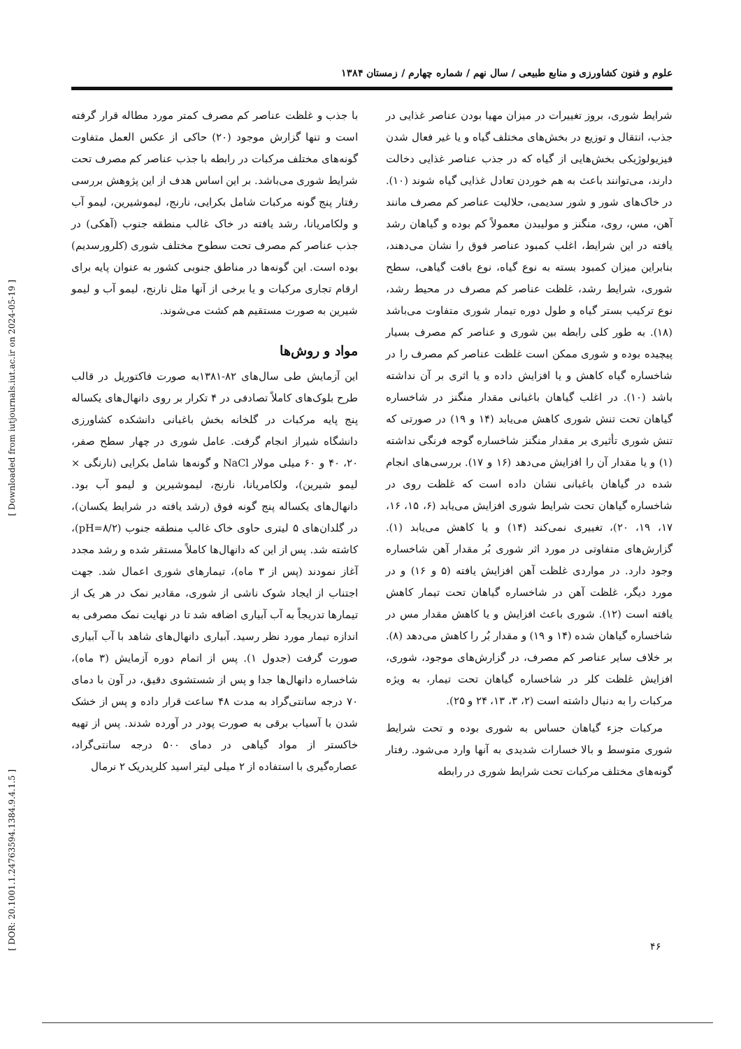علوم و فنون کشاورزی و منابع طبیعی / سال نهم / شماره چهارم / زمستان ۱۳۸۴
شرایط شوری، بروز تغییرات در میزان مهیا بودن عناصر غذایی در جذب، انتقال و توزیع در بخش‌های مختلف گیاه و یا غیر فعال شدن فیزیولوژیکی بخش‌هایی از گیاه که در جذب عناصر غذایی دخالت دارند، می‌توانند باعث به هم خوردن تعادل غذایی گیاه شوند (۱۰). در خاک‌های شور و شور سدیمی، حلالیت عناصر کم مصرف مانند آهن، مس، روی، منگنز و مولیبدن معمولاً کم بوده و گیاهان رشد یافته در این شرایط، اغلب کمبود عناصر فوق را نشان می‌دهند، بنابراین میزان کمبود بسته به نوع گیاه، نوع بافت گیاهی، سطح شوری، شرایط رشد، غلظت عناصر کم مصرف در محیط رشد، نوع ترکیب بستر گیاه و طول دوره تیمار شوری متفاوت می‌باشد (۱۸). به طور کلی رابطه بین شوری و عناصر کم مصرف بسیار پیچیده بوده و شوری ممکن است غلظت عناصر کم مصرف را در شاخساره گیاه کاهش و یا افزایش داده و یا اثری بر آن نداشته باشد (۱۰). در اغلب گیاهان باغبانی مقدار منگنز در شاخساره گیاهان تحت تنش شوری کاهش می‌یابد (۱۴ و ۱۹) در صورتی که تنش شوری تأثیری بر مقدار منگنز شاخساره گوجه فرنگی نداشته (۱) و یا مقدار آن را افزایش می‌دهد (۱۶ و ۱۷). بررسی‌های انجام شده در گیاهان باغبانی نشان داده است که غلظت روی در شاخساره گیاهان تحت شرایط شوری افزایش می‌یابد (۶، ۱۵، ۱۶، ۱۷، ۱۹، ۲۰)، تغییری نمی‌کند (۱۴) و یا کاهش می‌یابد (۱). گزارش‌های متفاوتی در مورد اثر شوری بُر مقدار آهن شاخساره وجود دارد. در مواردی غلظت آهن افزایش یافته (۵ و ۱۶) و در مورد دیگر، غلظت آهن در شاخساره گیاهان تحت تیمار کاهش یافته است (۱۲). شوری باعث افزایش و یا کاهش مقدار مس در شاخساره گیاهان شده (۱۴ و ۱۹) و مقدار بُر را کاهش می‌دهد (۸). بر خلاف سایر عناصر کم مصرف، در گزارش‌های موجود، شوری، افزایش غلظت کلر در شاخساره گیاهان تحت تیمار، به ویژه مرکبات را به دنبال داشته است (۲، ۳، ۱۳، ۲۴ و ۲۵).
مرکبات جزء گیاهان حساس به شوری بوده و تحت شرایط شوری متوسط و بالا خسارات شدیدی به آنها وارد می‌شود. رفتار گونه‌های مختلف مرکبات تحت شرایط شوری در رابطه
با جذب و غلظت عناصر کم مصرف کمتر مورد مطاله قرار گرفته است و تنها گزارش موجود (۲۰) حاکی از عکس العمل متفاوت گونه‌های مختلف مرکبات در رابطه با جذب عناصر کم مصرف تحت شرایط شوری می‌باشد. بر این اساس هدف از این پژوهش بررسی رفتار پنج گونه مرکبات شامل بکرایی، نارنج، لیموشیرین، لیمو آب و ولکامریانا، رشد یافته در خاک غالب منطقه جنوب (آهکی) در جذب عناصر کم مصرف تحت سطوح مختلف شوری (کلرورسدیم) بوده است. این گونه‌ها در مناطق جنوبی کشور به عنوان پایه برای ارقام تجاری مرکبات و یا برخی از آنها مثل نارنج، لیمو آب و لیمو شیرین به صورت مستقیم هم کشت می‌شوند.
مواد و روش‌ها
این آزمایش طی سال‌های ۸۲-۱۳۸۱به صورت فاکتوریل در قالب طرح بلوک‌های کاملاً تصادفی در ۴ تکرار بر روی دانهال‌های یکساله پنج پایه مرکبات در گلخانه بخش باغبانی دانشکده کشاورزی دانشگاه شیراز انجام گرفت. عامل شوری در چهار سطح صفر، ۲۰، ۴۰ و ۶۰ میلی مولار NaCl و گونه‌ها شامل بکرایی (نارنگی × لیمو شیرین)، ولکامریانا، نارنج، لیموشیرین و لیمو آب بود. دانهال‌های یکساله پنج گونه فوق (رشد یافته در شرایط یکسان)، در گلدان‌های ۵ لیتری حاوی خاک غالب منطقه جنوب (pH=۸/۲)، کاشته شد. پس از این که دانهال‌ها کاملاً مستقر شده و رشد مجدد آغاز نمودند (پس از ۳ ماه)، تیمارهای شوری اعمال شد. جهت اجتناب از ایجاد شوک ناشی از شوری، مقادیر نمک در هر یک از تیمارها تدریجاً به آب آبیاری اضافه شد تا در نهایت نمک مصرفی به اندازه تیمار مورد نظر رسید. آبیاری دانهال‌های شاهد با آب آبیاری صورت گرفت (جدول ۱). پس از اتمام دوره آزمایش (۳ ماه)، شاخساره دانهال‌ها جدا و پس از شستشوی دقیق، در آون با دمای ۷۰ درجه سانتی‌گراد به مدت ۴۸ ساعت قرار داده و پس از خشک شدن با آسیاب برقی به صورت پودر در آورده شدند. پس از تهیه خاکستر از مواد گیاهی در دمای ۵۰۰ درجه سانتی‌گراد، عصاره‌گیری با استفاده از ۲ میلی لیتر اسید کلریدریک ۲ نرمال
۴۶
[ Downloaded from iutjournals.iut.ac.ir on 2024-05-19 ]
[ DOR: 20.1001.1.24763594.1384.9.4.1.5 ]